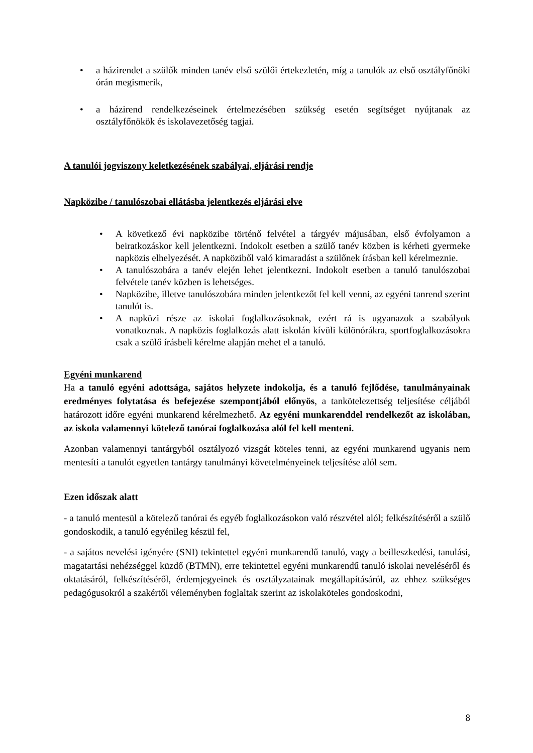• a házirendet a szülők minden tanév első szülői értekezletén, míg a tanulók az első osztályfőnöki órán megismerik,
• a házirend rendelkezéseinek értelmezésében szükség esetén segítséget nyújtanak az osztályfőnökök és iskolavezetőség tagjai.
A tanulói jogviszony keletkezésének szabályai, eljárási rendje
Napközibe / tanulószobai ellátásba jelentkezés eljárási elve
• A következő évi napközibe történő felvétel a tárgyév májusában, első évfolyamon a beiratkozáskor kell jelentkezni. Indokolt esetben a szülő tanév közben is kérheti gyermeke napközis elhelyezését. A napköziből való kimaradást a szülőnek írásban kell kérelmeznie.
• A tanulószobára a tanév elején lehet jelentkezni. Indokolt esetben a tanuló tanulószobai felvétele tanév közben is lehetséges.
• Napközibe, illetve tanulószobára minden jelentkezőt fel kell venni, az egyéni tanrend szerint tanulót is.
• A napközi része az iskolai foglalkozásoknak, ezért rá is ugyanazok a szabályok vonatkoznak. A napközis foglalkozás alatt iskolán kívüli különórákra, sportfoglalkozásokra csak a szülő írásbeli kérelme alapján mehet el a tanuló.
Egyéni munkarend
Ha a tanuló egyéni adottsága, sajátos helyzete indokolja, és a tanuló fejlődése, tanulmányainak eredményes folytatása és befejezése szempontjából előnyös, a tankötelezettség teljesítése céljából határozott időre egyéni munkarend kérelmezhető. Az egyéni munkarenddel rendelkezőt az iskolában, az iskola valamennyi kötelező tanórai foglalkozása alól fel kell menteni.
Azonban valamennyi tantárgyból osztályozó vizsgát köteles tenni, az egyéni munkarend ugyanis nem mentesíti a tanulót egyetlen tantárgy tanulmányi követelményeinek teljesítése alól sem.
Ezen időszak alatt
- a tanuló mentesül a kötelező tanórai és egyéb foglalkozásokon való részvétel alól; felkészítéséről a szülő gondoskodik, a tanuló egyénileg készül fel,
- a sajátos nevelési igényére (SNI) tekintettel egyéni munkarendű tanuló, vagy a beilleszkedési, tanulási, magatartási nehézséggel küzdő (BTMN), erre tekintettel egyéni munkarendű tanuló iskolai neveléséről és oktatásáról, felkészítéséről, érdemjegyeinek és osztályzatainak megállapításáról, az ehhez szükséges pedagógusokról a szakértői véleményben foglaltak szerint az iskolaköteles gondoskodni,
8